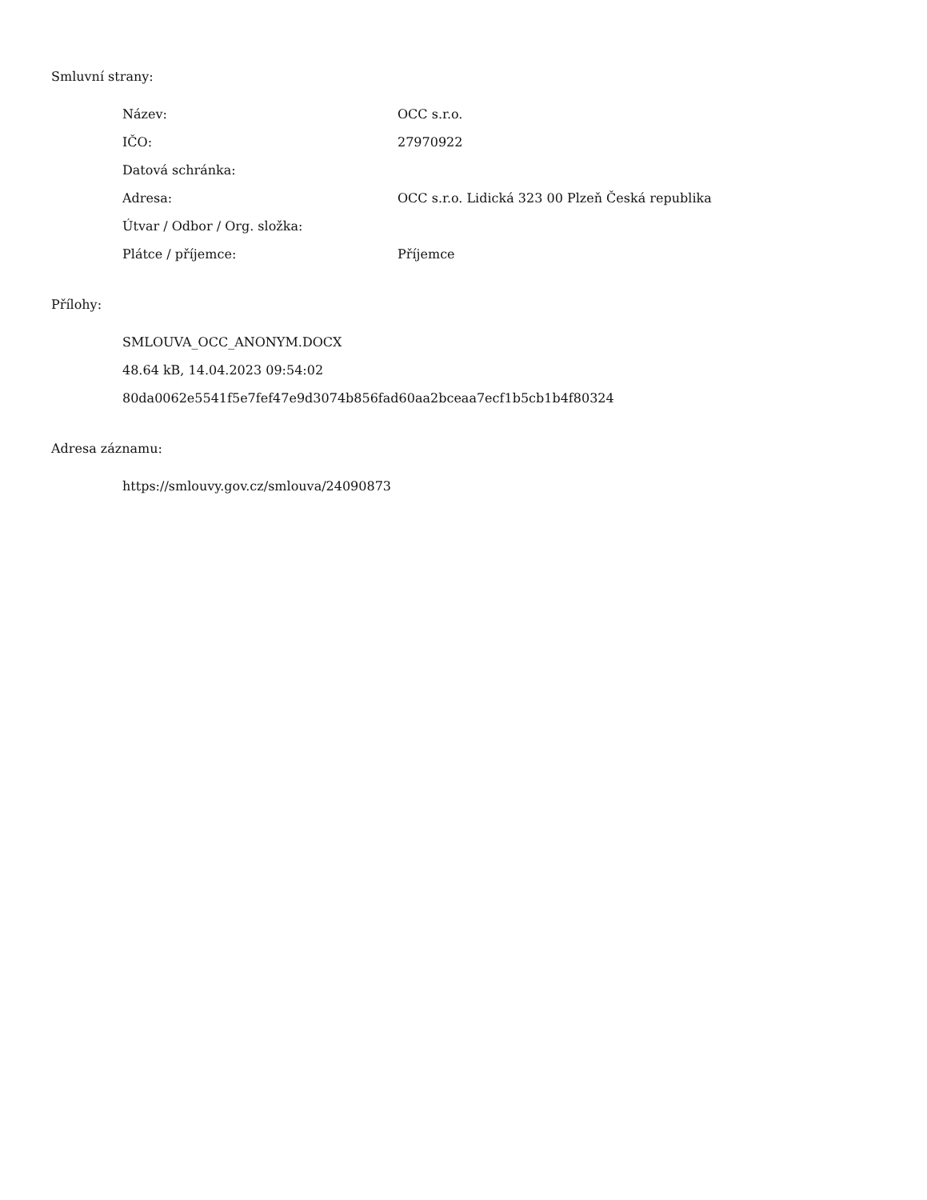Smluvní strany:
| Název: | OCC s.r.o. |
| IČO: | 27970922 |
| Datová schránka: | |
| Adresa: | OCC s.r.o. Lidická 323 00 Plzeň Česká republika |
| Útvar / Odbor / Org. složka: | |
| Plátce / příjemce: | Příjemce |
Přílohy:
SMLOUVA_OCC_ANONYM.DOCX
48.64 kB, 14.04.2023 09:54:02
80da0062e5541f5e7fef47e9d3074b856fad60aa2bceaa7ecf1b5cb1b4f80324
Adresa záznamu:
https://smlouvy.gov.cz/smlouva/24090873